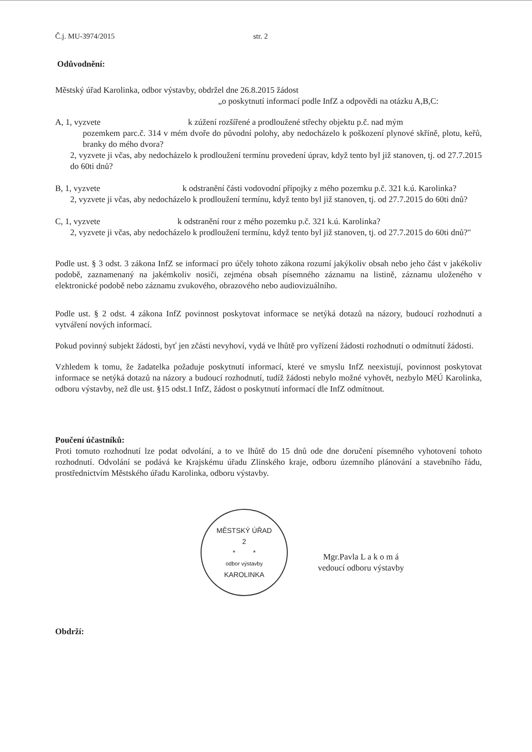Č.j. MU-3974/2015 str. 2
Odůvodnění:
Městský úřad Karolinka, odbor výstavby, obdržel dne 26.8.2015 žádost
„o poskytnutí informací podle InfZ a odpovědi na otázku A,B,C:
A, 1, vyzvete k zúžení rozšířené a prodloužené střechy objektu p.č. nad mým
pozemkem parc.č. 314 v mém dvoře do původní polohy, aby nedocházelo k poškození plynové skříně, plotu, keřů, branky do mého dvora?
2, vyzvete ji včas, aby nedocházelo k prodloužení termínu provedení úprav, když tento byl již stanoven, tj. od 27.7.2015 do 60ti dnů?
B, 1, vyzvete k odstranění části vodovodní přípojky z mého pozemku p.č. 321 k.ú. Karolinka?
2, vyzvete ji včas, aby nedocházelo k prodloužení termínu, když tento byl již stanoven, tj. od 27.7.2015 do 60ti dnů?
C, 1, vyzvete k odstranění rour z mého pozemku p.č. 321 k.ú. Karolinka?
2, vyzvete ji včas, aby nedocházelo k prodloužení termínu, když tento byl již stanoven, tj. od 27.7.2015 do 60ti dnů?"
Podle ust. § 3 odst. 3 zákona InfZ se informací pro účely tohoto zákona rozumí jakýkoliv obsah nebo jeho část v jakékoliv podobě, zaznamenaný na jakémkoliv nosiči, zejména obsah písemného záznamu na listině, záznamu uloženého v elektronické podobě nebo záznamu zvukového, obrazového nebo audiovizuálního.
Podle ust. § 2 odst. 4 zákona InfZ povinnost poskytovat informace se netýká dotazů na názory, budoucí rozhodnutí a vytváření nových informací.
Pokud povinný subjekt žádosti, byť jen zčásti nevyhoví, vydá ve lhůtě pro vyřízení žádosti rozhodnutí o odmítnutí žádosti.
Vzhledem k tomu, že žadatelka požaduje poskytnutí informací, které ve smyslu InfZ neexistují, povinnost poskytovat informace se netýká dotazů na názory a budoucí rozhodnutí, tudíž žádosti nebylo možné vyhovět, nezbylo MěÚ Karolinka, odboru výstavby, než dle ust. §15 odst.1 InfZ, žádost o poskytnutí informací dle InfZ odmítnout.
Poučení účastníků:
Proti tomuto rozhodnutí lze podat odvolání, a to ve lhůtě do 15 dnů ode dne doručení písemného vyhotovení tohoto rozhodnutí. Odvolání se podává ke Krajskému úřadu Zlínského kraje, odboru územního plánování a stavebního řádu, prostřednictvím Městského úřadu Karolinka, odboru výstavby.
MĚSTSKÝ ÚŘAD
2
* *
odbor výstavby
KAROLINKA
Mgr.Pavla L a k o m á
vedoucí odboru výstavby
Obdrží: